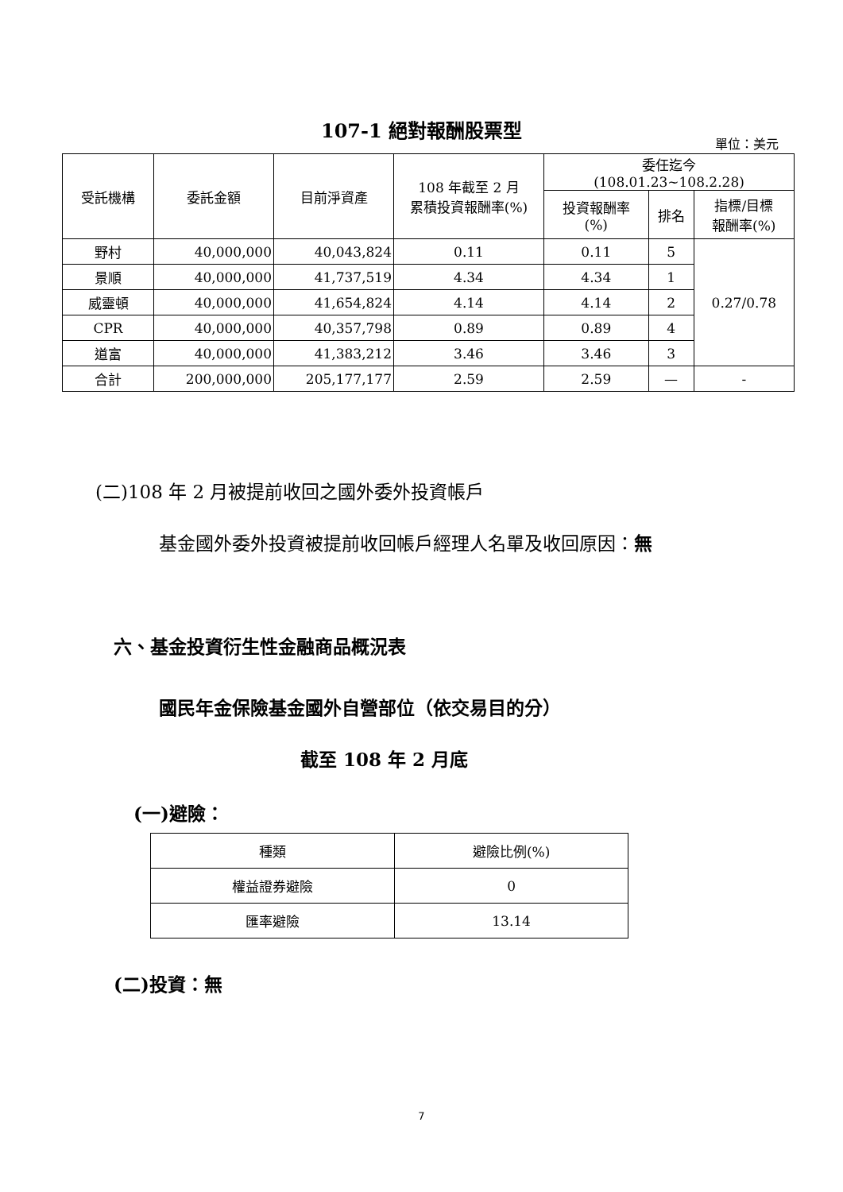107-1 絕對報酬股票型
單位：美元
| 受託機構 | 委託金額 | 目前淨資產 | 108 年截至 2 月 累積投資報酬率(%) | 委任迄今 (108.01.23~108.2.28) | | |
| --- | --- | --- | --- | --- | --- | --- |
| | | | | 投資報酬率 (%) | 排名 | 指標/目標 報酬率(%) |
| 野村 | 40,000,000 | 40,043,824 | 0.11 | 0.11 | 5 | 0.27/0.78 |
| 景順 | 40,000,000 | 41,737,519 | 4.34 | 4.34 | 1 | |
| 威靈頓 | 40,000,000 | 41,654,824 | 4.14 | 4.14 | 2 | |
| CPR | 40,000,000 | 40,357,798 | 0.89 | 0.89 | 4 | |
| 道富 | 40,000,000 | 41,383,212 | 3.46 | 3.46 | 3 | |
| 合計 | 200,000,000 | 205,177,177 | 2.59 | 2.59 | — | - |
(二)108 年 2 月被提前收回之國外委外投資帳戶
基金國外委外投資被提前收回帳戶經理人名單及收回原因：無
六、基金投資衍生性金融商品概況表
國民年金保險基金國外自營部位（依交易目的分）
截至 108 年 2 月底
(一)避險：
| 種類 | 避險比例(%) |
| --- | --- |
| 權益證券避險 | 0 |
| 匯率避險 | 13.14 |
(二)投資：無
7